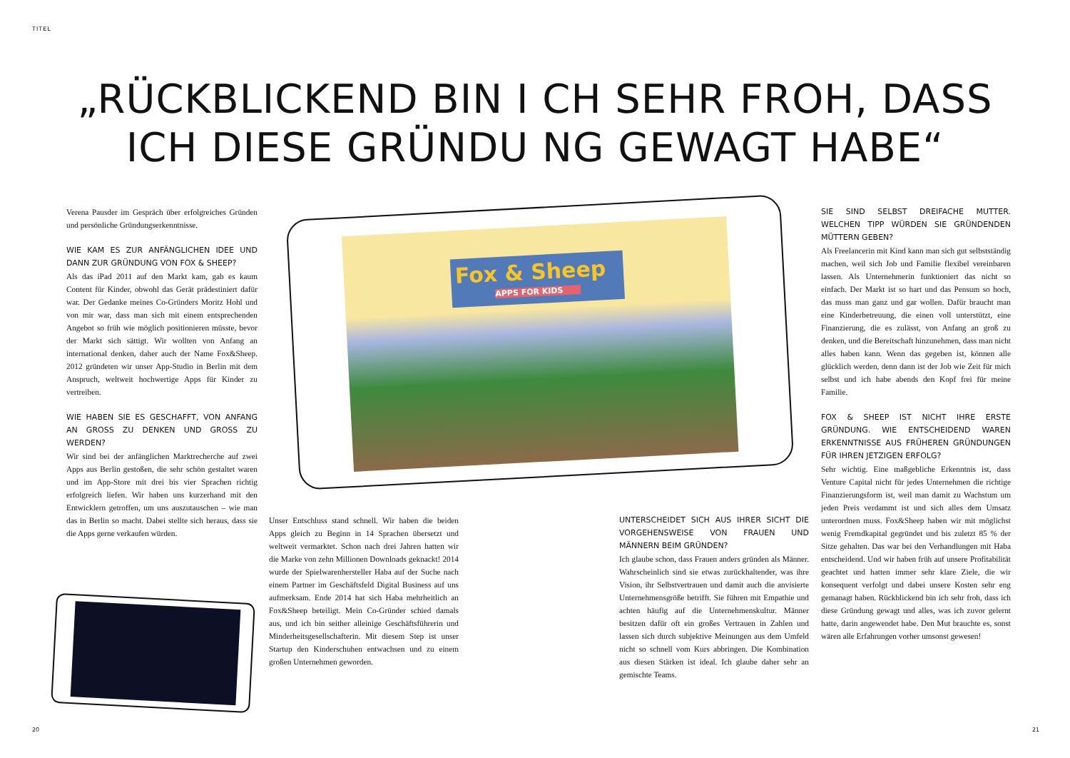TITEL
„RÜCKBLICKEND BIN I CH SEHR FROH, DASS ICH DIESE GRÜNDU NG GEWAGT HABE“
Fox & Sheep
APPS FOR KIDS
Verena Pausder im Gespräch über erfolgreiches Gründen und persönliche Gründungserkenntnisse.
WIE KAM ES ZUR ANFÄNGLICHEN IDEE UND DANN ZUR GRÜNDUNG VON FOX & SHEEP?
Als das iPad 2011 auf den Markt kam, gab es kaum Content für Kinder, obwohl das Gerät prädestiniert dafür war. Der Gedanke meines Co-Gründers Moritz Hohl und von mir war, dass man sich mit einem entsprechenden Angebot so früh wie möglich positionieren müsste, bevor der Markt sich sättigt. Wir wollten von Anfang an international denken, daher auch der Name Fox&Sheep. 2012 gründeten wir unser App-Studio in Berlin mit dem Anspruch, weltweit hochwertige Apps für Kinder zu vertreiben.
WIE HABEN SIE ES GESCHAFFT, VON ANFANG AN GROSS ZU DENKEN UND GROSS ZU WERDEN?
Wir sind bei der anfänglichen Marktrecherche auf zwei Apps aus Berlin gestoßen, die sehr schön gestaltet waren und im App-Store mit drei bis vier Sprachen richtig erfolgreich liefen. Wir haben uns kurzerhand mit den Entwicklern getroffen, um uns auszutauschen – wie man das in Berlin so macht. Dabei stellte sich heraus, dass sie die Apps gerne verkaufen würden.
Unser Entschluss stand schnell. Wir haben die beiden Apps gleich zu Beginn in 14 Sprachen übersetzt und weltweit vermarktet. Schon nach drei Jahren hatten wir die Marke von zehn Millionen Downloads geknackt! 2014 wurde der Spielwarenhersteller Haba auf der Suche nach einem Partner im Geschäftsfeld Digital Business auf uns aufmerksam. Ende 2014 hat sich Haba mehrheitlich an Fox&Sheep beteiligt. Mein Co-Gründer schied damals aus, und ich bin seither alleinige Geschäftsführerin und Minderheitsgesellschafterin. Mit diesem Step ist unser Startup den Kinderschuhen entwachsen und zu einem großen Unternehmen geworden.
UNTERSCHEIDET SICH AUS IHRER SICHT DIE VORGEHENSWEISE VON FRAUEN UND MÄNNERN BEIM GRÜNDEN?
Ich glaube schon, dass Frauen anders gründen als Männer. Wahrscheinlich sind sie etwas zurückhaltender, was ihre Vision, ihr Selbstvertrauen und damit auch die anvisierte Unternehmensgröße betrifft. Sie führen mit Empathie und achten häufig auf die Unternehmenskultur. Männer besitzen dafür oft ein großes Vertrauen in Zahlen und lassen sich durch subjektive Meinungen aus dem Umfeld nicht so schnell vom Kurs abbringen. Die Kombination aus diesen Stärken ist ideal. Ich glaube daher sehr an gemischte Teams.
SIE SIND SELBST DREIFACHE MUTTER. WELCHEN TIPP WÜRDEN SIE GRÜNDENDEN MÜTTERN GEBEN?
Als Freelancerin mit Kind kann man sich gut selbstständig machen, weil sich Job und Familie flexibel vereinbaren lassen. Als Unternehmerin funktioniert das nicht so einfach. Der Markt ist so hart und das Pensum so hoch, das muss man ganz und gar wollen. Dafür braucht man eine Kinderbetreuung, die einen voll unterstützt, eine Finanzierung, die es zulässt, von Anfang an groß zu denken, und die Bereitschaft hinzunehmen, dass man nicht alles haben kann. Wenn das gegeben ist, können alle glücklich werden, denn dann ist der Job wie Zeit für mich selbst und ich habe abends den Kopf frei für meine Familie.
FOX & SHEEP IST NICHT IHRE ERSTE GRÜNDUNG. WIE ENTSCHEIDEND WAREN ERKENNTNISSE AUS FRÜHEREN GRÜNDUNGEN FÜR IHREN JETZIGEN ERFOLG?
Sehr wichtig. Eine maßgebliche Erkenntnis ist, dass Venture Capital nicht für jedes Unternehmen die richtige Finanzierungsform ist, weil man damit zu Wachstum um jeden Preis verdammt ist und sich alles dem Umsatz unterordnen muss. Fox&Sheep haben wir mit möglichst wenig Fremdkapital gegründet und bis zuletzt 85 % der Sitze gehalten. Das war bei den Verhandlungen mit Haba entscheidend. Und wir haben früh auf unsere Profitabilität geachtet und hatten immer sehr klare Ziele, die wir konsequent verfolgt und dabei unsere Kosten sehr eng gemanagt haben. Rückblickend bin ich sehr froh, dass ich diese Gründung gewagt und alles, was ich zuvor gelernt hatte, darin angewendet habe. Den Mut brauchte es, sonst wären alle Erfahrungen vorher umsonst gewesen!
20 21